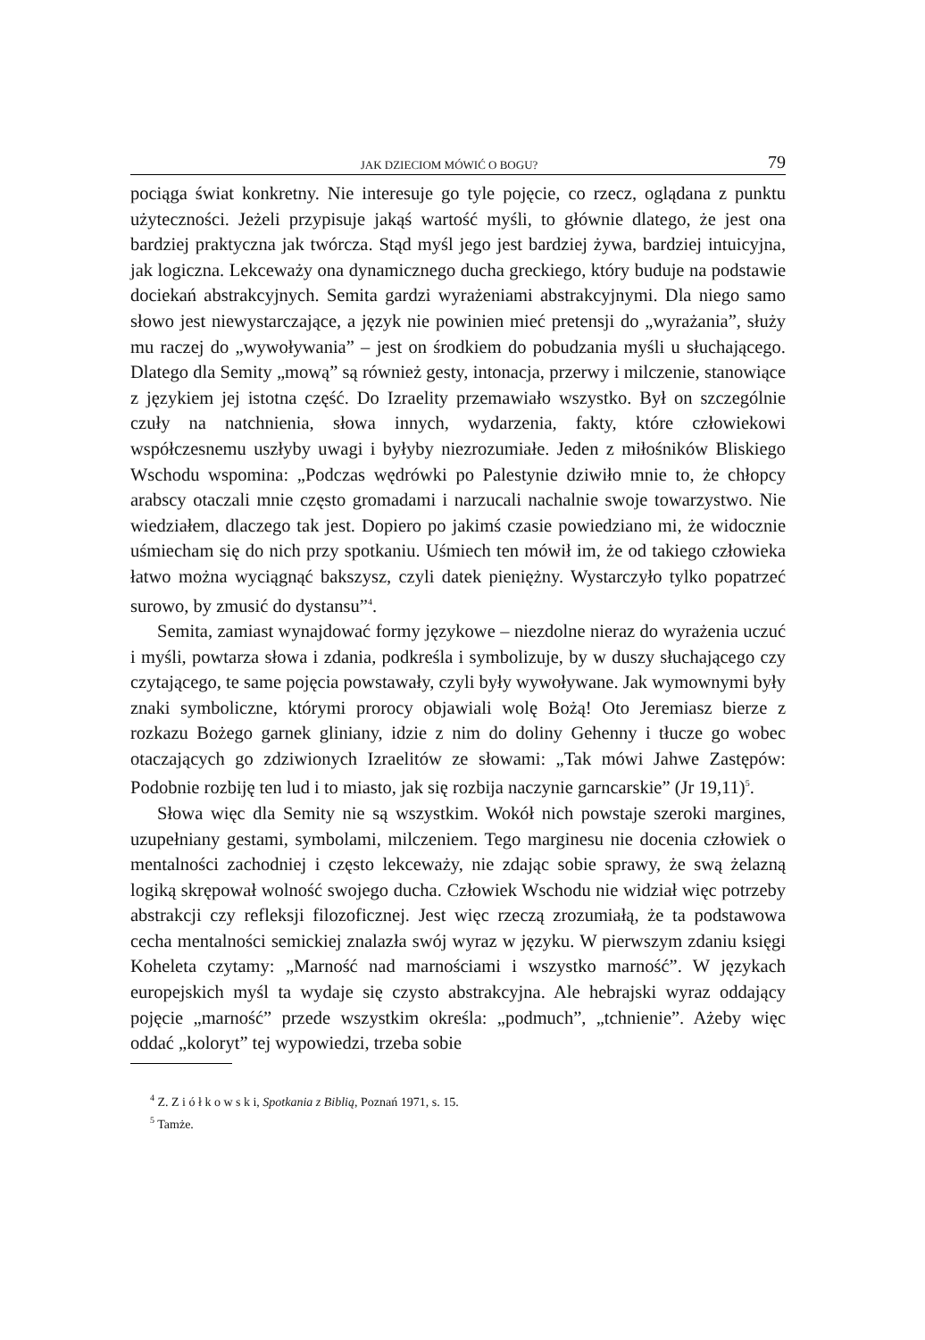JAK DZIECIOM MÓWIĆ O BOGU? 79
pociąga świat konkretny. Nie interesuje go tyle pojęcie, co rzecz, oglądana z punktu użyteczności. Jeżeli przypisuje jakąś wartość myśli, to głównie dlatego, że jest ona bardziej praktyczna jak twórcza. Stąd myśl jego jest bardziej żywa, bardziej intuicyjna, jak logiczna. Lekceważy ona dynamicznego ducha greckiego, który buduje na podstawie dociekań abstrakcyjnych. Semita gardzi wyrażeniami abstrakcyjnymi. Dla niego samo słowo jest niewystarczające, a język nie powinien mieć pretensji do „wyrażania”, służy mu raczej do „wywoływania” – jest on środkiem do pobudzania myśli u słuchającego. Dlatego dla Semity „mową” są również gesty, intonacja, przerwy i milczenie, stanowiące z językiem jej istotna część. Do Izraelity przemawiało wszystko. Był on szczególnie czuły na natchnienia, słowa innych, wydarzenia, fakty, które człowiekowi współczesnemu uszłyby uwagi i byłyby niezrozumiałe. Jeden z miłośników Bliskiego Wschodu wspomina: „Podczas wędrówki po Palestynie dziwiło mnie to, że chłopcy arabscy otaczali mnie często gromadami i narzucali nachalnie swoje towarzystwo. Nie wiedziałem, dlaczego tak jest. Dopiero po jakimś czasie powiedziano mi, że widocznie uśmiecham się do nich przy spotkaniu. Uśmiech ten mówił im, że od takiego człowieka łatwo można wyciągnąć bakszysz, czyli datek pieniężny. Wystarczyło tylko popatrzeć surowo, by zmusić do dystansu”<sup>4</sup>.
Semita, zamiast wynajdować formy językowe – niezdolne nieraz do wyrażenia uczuć i myśli, powtarza słowa i zdania, podkreśla i symbolizuje, by w duszy słuchającego czy czytającego, te same pojęcia powstawały, czyli były wywoływane. Jak wymownymi były znaki symboliczne, którymi prorocy objawiali wolę Bożą! Oto Jeremiasz bierze z rozkazu Bożego garnek gliniany, idzie z nim do doliny Gehenny i tłucze go wobec otaczających go zdziwionych Izraelitów ze słowami: „Tak mówi Jahwe Zastępów: Podobnie rozbiję ten lud i to miasto, jak się rozbija naczynie garncarskie” (Jr 19,11)<sup>5</sup>.
Słowa więc dla Semity nie są wszystkim. Wokół nich powstaje szeroki margines, uzupełniany gestami, symbolami, milczeniem. Tego marginesu nie docenia człowiek o mentalności zachodniej i często lekceważy, nie zdając sobie sprawy, że swą żelazną logiką skrępował wolność swojego ducha. Człowiek Wschodu nie widział więc potrzeby abstrakcji czy refleksji filozoficznej. Jest więc rzeczą zrozumiałą, że ta podstawowa cecha mentalności semickiej znalazła swój wyraz w języku. W pierwszym zdaniu księgi Koheleta czytamy: „Marność nad marnościami i wszystko marność”. W językach europejskich myśl ta wydaje się czysto abstrakcyjna. Ale hebrajski wyraz oddający pojęcie „marność” przede wszystkim określa: „podmuch”, „tchnienie”. Ażeby więc oddać „koloryt” tej wypowiedzi, trzeba sobie
<sup>4</sup> Z. Z i ó ł k o w s k i, Spotkania z Biblią, Poznań 1971, s. 15.
<sup>5</sup> Tamże.